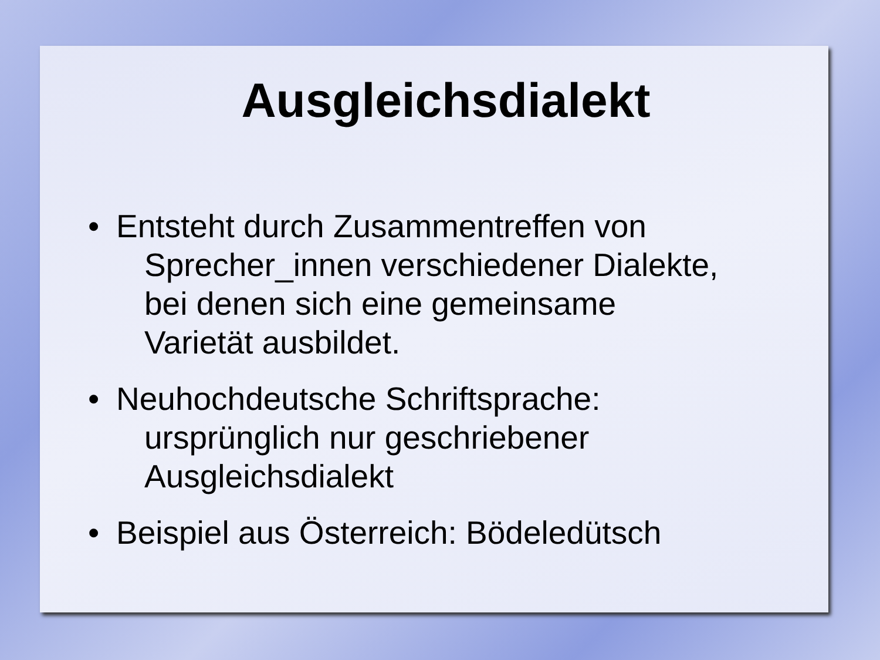Ausgleichsdialekt
• Entsteht durch Zusammentreffen von
Sprecher_innen verschiedener Dialekte,
bei denen sich eine gemeinsame
Varietät ausbildet.
• Neuhochdeutsche Schriftsprache:
ursprünglich nur geschriebener
Ausgleichsdialekt
• Beispiel aus Österreich: Bödeledütsch